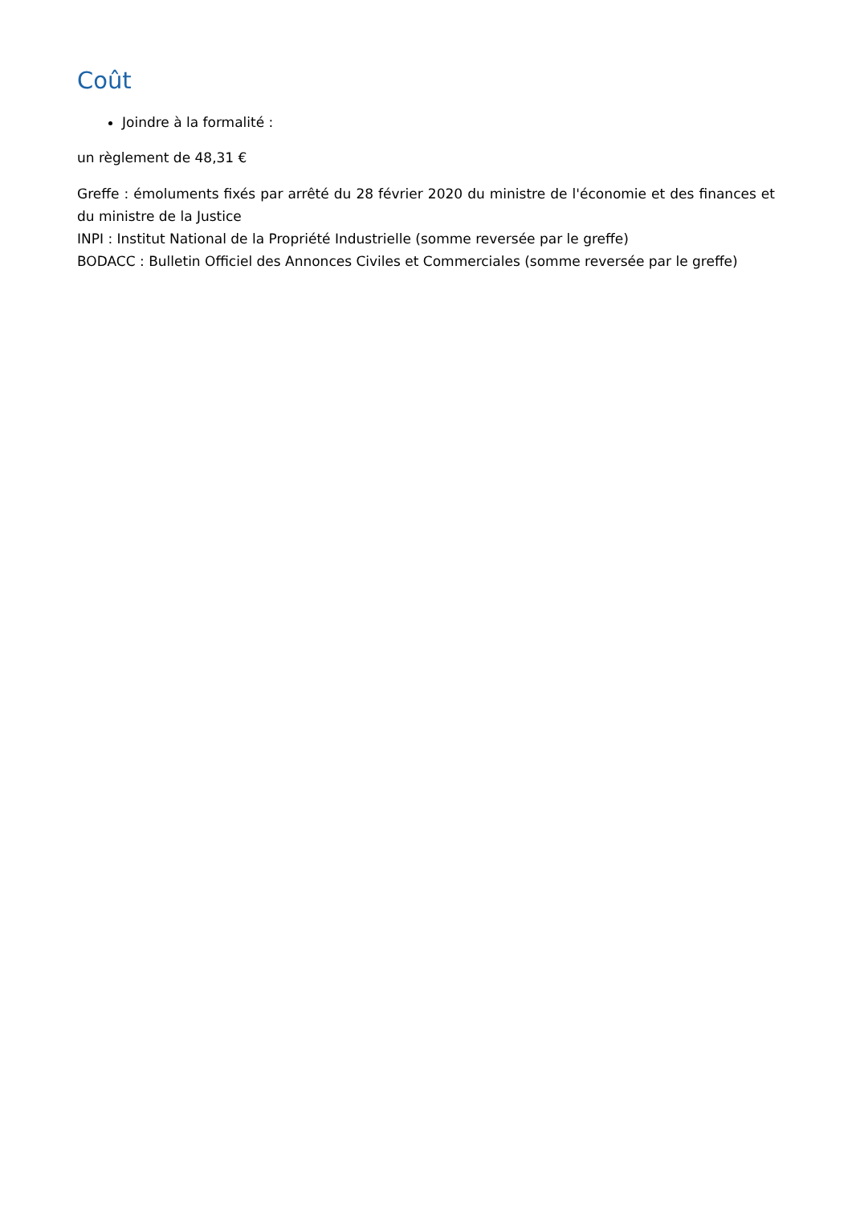Coût
Joindre à la formalité :
un règlement de 48,31 €
Greffe : émoluments fixés par arrêté du 28 février 2020 du ministre de l'économie et des finances et du ministre de la Justice
INPI : Institut National de la Propriété Industrielle (somme reversée par le greffe)
BODACC : Bulletin Officiel des Annonces Civiles et Commerciales (somme reversée par le greffe)